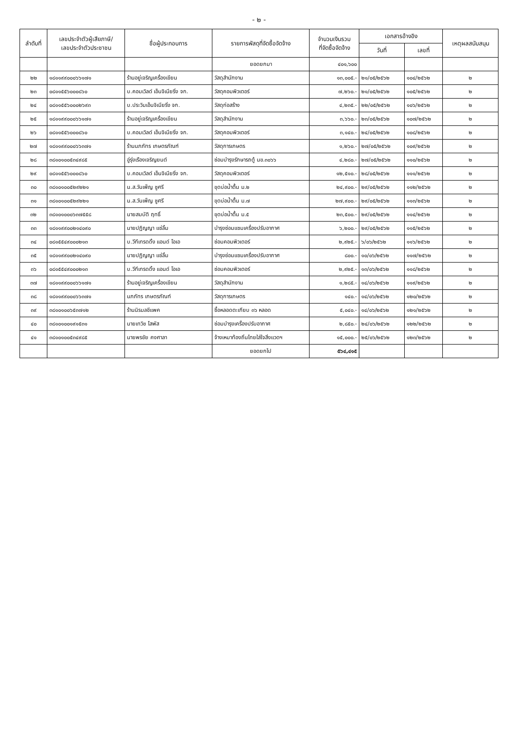- ๒ -
| ลำดับที่ | เลขประจำตัวผู้เสียภาษี/ เลขประจำตัวประชาชน | ชื่อผู้ประกอบการ | รายการพัสดุที่จัดซื้อจัดจ้าง | จำนวนเงินรวม ที่จัดซื้อจัดจ้าง | เอกสารอ้างอิง | | เหตุผลสนับสนุน |
| --- | --- | --- | --- | --- | --- | --- | --- |
| | | | | | วันที่ | เลขที่ | |
| | | | ยอดยกมา | ๔๐๑,๖๐๐ | | | |
| ๒๒ | ๑๘๑๑๙๙๐๐๐๖๖๑๗๑ | ร้านอยู่เจริญเครื่องเขียน | วัสดุสำนักงาน | ๑๓,๐๐๕.- | ๒๑/๐๕/๒๕๖๒ | ๑๐๔/๒๕๖๒ | ๒ |
| ๒๓ | ๐๘๑๑๕๕๖๐๐๐๘๖๐ | บ.คอมเวิลด์ เอ็นจิเนียริ่ง จก. | วัสดุคอมพิวเตอร์ | ๗,๒๖๐.- | ๒๑/๐๕/๒๕๖๒ | ๑๐๕/๒๕๖๒ | ๒ |
| ๒๔ | ๐๘๑๑๕๕๖๐๐๐๒๖๙๓ | บ.ประวิมเอ็นจิเนียริ่ง จก. | วัสดุก่อสร้าง | ๔,๒๓๕.- | ๒๒/๐๕/๒๕๖๒ | ๑๐๖/๒๕๖๒ | ๒ |
| ๒๕ | ๑๘๑๑๙๙๐๐๐๖๖๑๗๑ | ร้านอยู่เจริญเครื่องเขียน | วัสดุสำนักงาน | ๓,๖๖๐.- | ๒๓/๐๕/๒๕๖๒ | ๑๐๗/๒๕๖๒ | ๒ |
| ๒๖ | ๐๘๑๑๕๕๖๐๐๐๘๖๐ | บ.คอมเวิลด์ เอ็นจิเนียริ่ง จก. | วัสดุคอมพิวเตอร์ | ๓,๑๔๐.- | ๒๔/๐๕/๒๕๖๒ | ๑๐๘/๒๕๖๒ | ๒ |
| ๒๗ | ๑๘๑๑๙๙๐๐๐๖๖๓๗๑ | ร้านนภภัทร เกษตรภัณฑ์ | วัสดุการเกษตร | ๑,๒๖๐.- | ๒๗/๐๕/๒๕๖๒ | ๑๐๙/๒๕๖๒ | ๒ |
| ๒๘ | ๓๘๑๐๑๐๐๕๓๔๙๘๕ | อู่รุ่งเรืองเจริญยนต์ | ซ่อมบำรุงรักษารถตู้ นข.๓๐๖๖ | ๔,๒๘๐.- | ๒๗/๐๕/๒๕๖๒ | ๑๑๐/๒๕๖๒ | ๒ |
| ๒๙ | ๐๘๑๑๕๕๖๐๐๐๘๖๐ | บ.คอมเวิลด์ เอ็นจิเนียริ่ง จก. | วัสดุคอมพิวเตอร์ | ๑๒,๕๑๐.- | ๒๘/๐๕/๒๕๖๒ | ๑๑๑/๒๕๖๒ | ๒ |
| ๓๐ | ๓๘๑๐๑๐๐๕๒๙๒๒๑ | น.ส.วันเพ็ญ ชูศรี | ขุดบ่อน้ำตื้น ม.๒ | ๒๔,๙๐๐.- | ๒๙/๐๕/๒๕๖๒ | ๑๑๒/๒๕๖๒ | ๒ |
| ๓๑ | ๓๘๑๐๑๐๐๕๒๙๒๒๑ | น.ส.วันเพ็ญ ชูศรี | ขุดบ่อน้ำตื้น ม.๗ | ๒๗,๙๐๐.- | ๒๙/๐๕/๒๕๖๒ | ๑๑๓/๒๕๖๒ | ๒ |
| ๓๒ | ๓๘๑๐๑๐๐๐๖๓๗๕๕๘ | นายสมบัติ ฤทธิ์ | ขุดบ่อน้ำตื้น ม.๕ | ๒๓,๕๐๐.- | ๒๙/๐๕/๒๕๖๒ | ๑๑๔/๒๕๖๒ | ๒ |
| ๓๓ | ๑๘๑๑๙๙๐๐๒๑๔๐๙๐ | นายปฏิญญา แซ่ลิ้ม | บำรุงซ่อมแซมเครื่องปรับอากาศ | ๖,๒๐๐.- | ๒๙/๐๕/๒๕๖๒ | ๑๑๕/๒๕๖๒ | ๒ |
| ๓๔ | ๐๘๑๕๕๔๙๐๐๐๒๑๓ | บ.วีทีเทรดดิ้ง แอนด์ โอเอ | ซ่อมคอมพิวเตอร์ | ๒,๙๒๕.- | ๖/๐๖/๒๕๖๒ | ๑๑๖/๒๕๖๒ | ๒ |
| ๓๕ | ๑๘๑๑๙๙๐๐๒๑๔๐๙๐ | นายปฏิญญา แซ่ลิ้ม | บำรุงซ่อมแซมเครื่องปรับอากาศ | ๘๐๐.- | ๑๐/๐๖/๒๕๖๒ | ๑๑๗/๒๕๖๒ | ๒ |
| ๓๖ | ๐๘๑๕๕๔๙๐๐๐๒๑๓ | บ.วีทีเทรดดิ้ง แอนด์ โอเอ | ซ่อมคอมพิวเตอร์ | ๒,๙๒๕.- | ๑๓/๐๖/๒๕๖๒ | ๑๑๘/๒๕๖๒ | ๒ |
| ๓๗ | ๑๘๑๑๙๙๐๐๐๖๖๑๗๑ | ร้านอยู่เจริญเครื่องเขียน | วัสดุสำนักงาน | ๑,๒๘๕.- | ๑๔/๐๖/๒๕๖๒ | ๑๑๙/๒๕๖๒ | ๒ |
| ๓๘ | ๑๘๑๑๙๙๐๐๐๖๖๓๗๑ | นภภัทร เกษตรภัณฑ์ | วัสดุการเกษตร | ๑๔๐.- | ๑๔/๐๖/๒๕๖๒ | ๑๒๐/๒๕๖๒ | ๒ |
| ๓๙ | ๓๘๑๐๑๐๐๖๕๓๗๑๒ | ร้านนิรมลชีแพค | ซื้อหลอดตะเกียบ ๓๖ หลอด | ๕,๐๔๐.- | ๑๔/๐๖/๒๕๖๒ | ๑๒๑/๒๕๖๒ | ๒ |
| ๔๐ | ๓๘๑๐๑๐๐๑๙๑๕๓๑ | นายเทวิช โสพัส | ซ่อมบำรุงเครื่องปรับอากาศ | ๒,๘๕๐.- | ๒๔/๐๖/๒๕๖๒ | ๑๒๒/๒๕๖๒ | ๒ |
| ๔๑ | ๓๘๑๐๑๐๐๕๓๔๙๘๕ | นายพรชัย คงศาลา | จ้างเหมาท้องถิ่นไทยใส่ใจสิ่งแวดฯ | ๑๕,๐๐๐.- | ๒๕/๐๖/๒๕๖๒ | ๑๒๓/๒๕๖๒ | ๒ |
| | | | ยอดยกไป | ๕๖๔,๔๑๕ | | | |